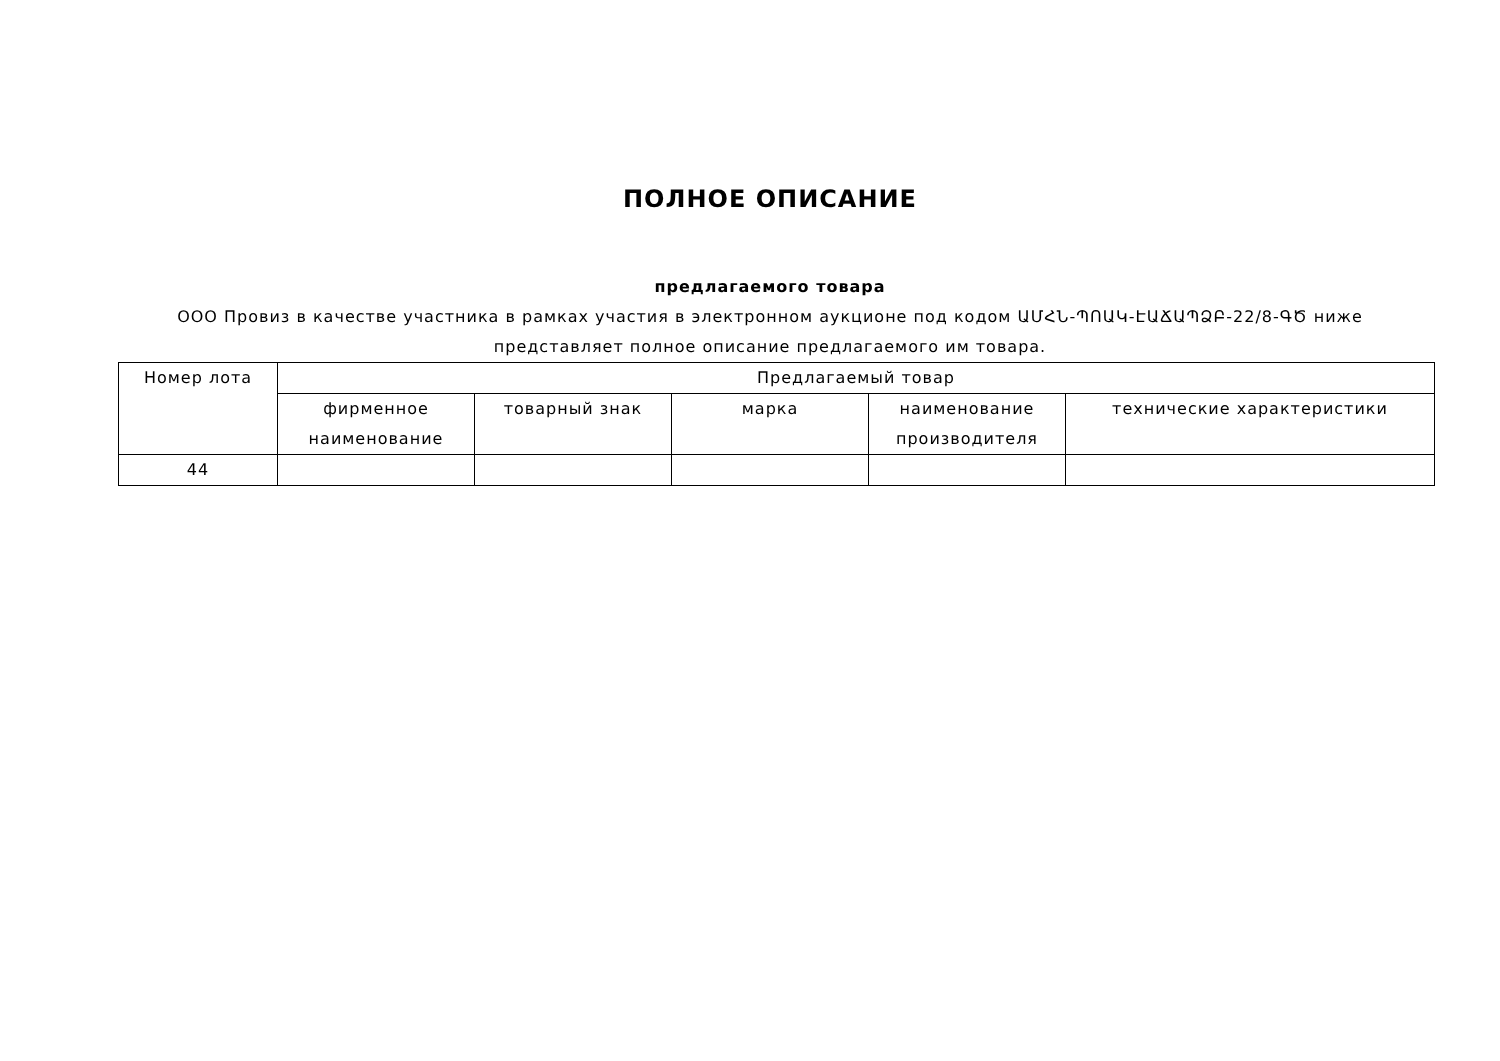ПОЛНОЕ ОПИСАНИЕ
предлагаемого товара
ООО Провиз в качестве участника в рамках участия в электронном аукционе под кодом ԱՄՀՆ-ՊՈԱԿ-ԷԱՃԱՊՁԲ-22/8-ԳԾ ниже представляет полное описание предлагаемого им товара.
| Номер лота | Предлагаемый товар | | | | |
| --- | --- | --- | --- | --- | --- |
| | фирменное наименование | товарный знак | марка | наименование производителя | технические характеристики |
| 44 | | | | | |